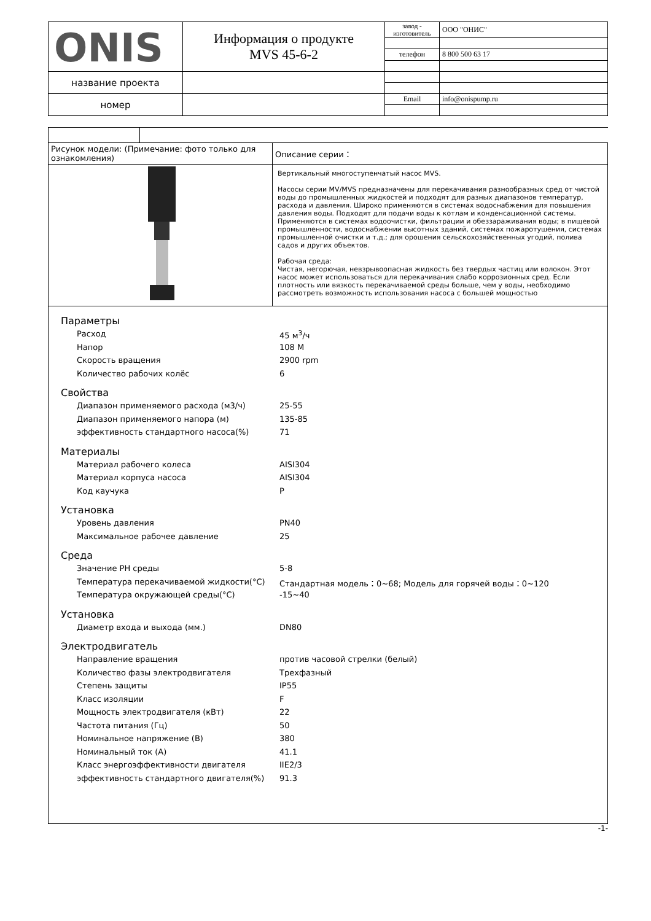| ONIS | Информация о продукте MVS 45-6-2 | завод - изготовитель | ООО "ОНИС" |
| | | телефон | 8 800 500 63 17 |
| название проекта | | | |
| номер | | Email | info@onispump.ru |
| Рисунок модели: (Примечание: фото только для ознакомления) | Описание серии： |
| | Вертикальный многоступенчатый насос MVS. Насосы серии MV/MVS предназначены для перекачивания разнообразных сред от чистой воды до промышленных жидкостей и подходят для разных диапазонов температур, расхода и давления. Широко применяются в системах водоснабжения для повышения давления воды. Подходят для подачи воды к котлам и конденсационной системы. Применяются в системах водоочистки, фильтрации и обеззараживания воды; в пищевой промышленности, водоснабжении высотных зданий, системах пожаротушения, системах промышленной очистки и т.д.; для орошения сельскохозяйственных угодий, полива садов и других объектов. Рабочая среда: Чистая, негорючая, невзрывоопасная жидкость без твердых частиц или волокон. Этот насос может использоваться для перекачивания слабо коррозионных сред. Если плотность или вязкость перекачиваемой среды больше, чем у воды, необходимо рассмотреть возможность использования насоса с большей мощностью |
Параметры
Расход 45 м<sup>3</sup>/ч
Напор 108 М
Скорость вращения 2900 rpm
Количество рабочих колёс 6
Свойства
Диапазон применяемого расхода (м3/ч) 25-55
Диапазон применяемого напора (м) 135-85
эффективность стандартного насоса(%) 71
Материалы
Материал рабочего колеса AISI304
Материал корпуса насоса AISI304
Код каучука P
Установка
Уровень давления PN40
Максимальное рабочее давление 25
Среда
Значение PH среды 5-8
Температура перекачиваемой жидкости(°C) Стандартная модель：0~68; Модель для горячей воды：0~120
Температура окружающей среды(°C) -15~40
Установка
Диаметр входа и выхода (мм.) DN80
Электродвигатель
Направление вращения против часовой стрелки (белый)
Количество фазы электродвигателя Трехфазный
Степень защиты IP55
Класс изоляции F
Мощность электродвигателя (кВт) 22
Частота питания (Гц) 50
Номинальное напряжение (В) 380
Номинальный ток (А) 41.1
Класс энергоэффективности двигателя IIE2/3
эффективность стандартного двигателя(%) 91.3
-1-